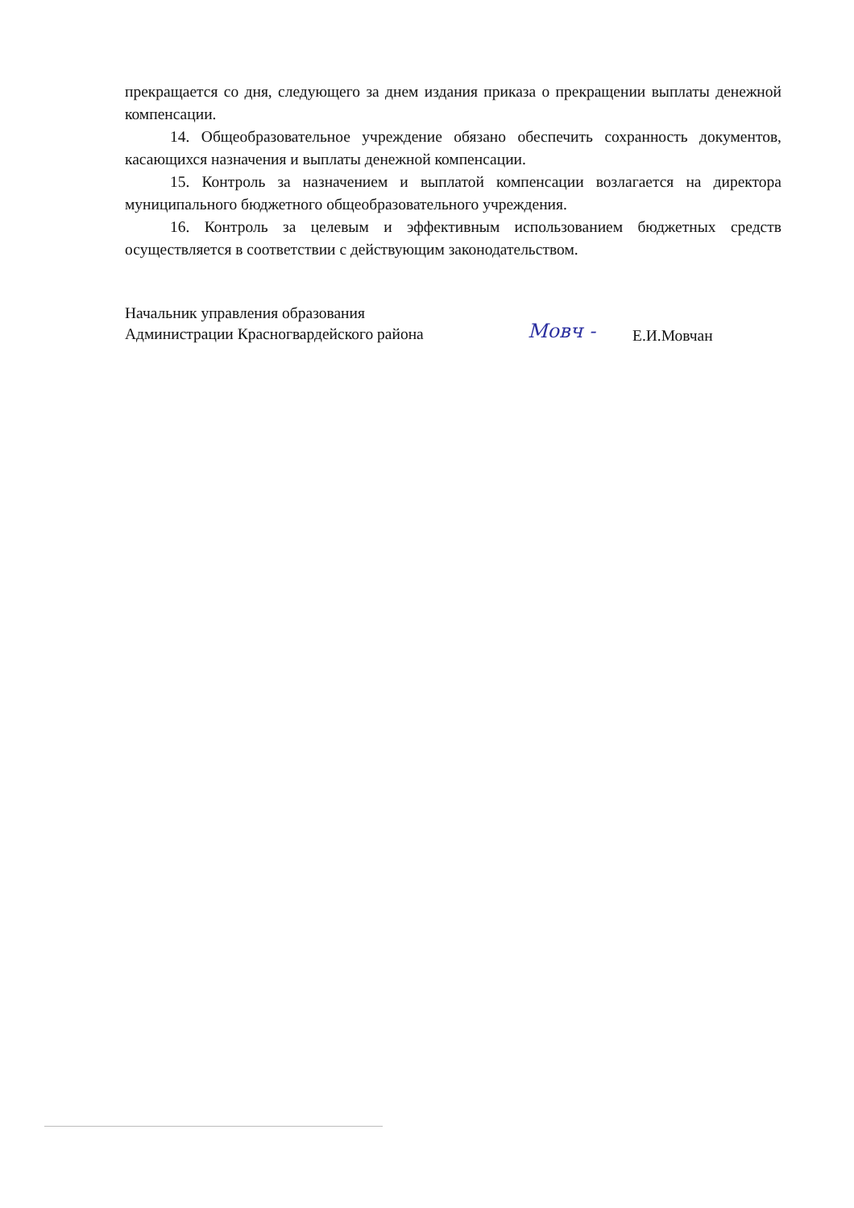прекращается со дня, следующего за днем издания приказа о прекращении выплаты денежной компенсации.
14. Общеобразовательное учреждение обязано обеспечить сохранность документов, касающихся назначения и выплаты денежной компенсации.
15. Контроль за назначением и выплатой компенсации возлагается на директора муниципального бюджетного общеобразовательного учреждения.
16. Контроль за целевым и эффективным использованием бюджетных средств осуществляется в соответствии с действующим законодательством.
Начальник управления образования
Администрации Красногвардейского района
Мовч -
Е.И.Мовчан